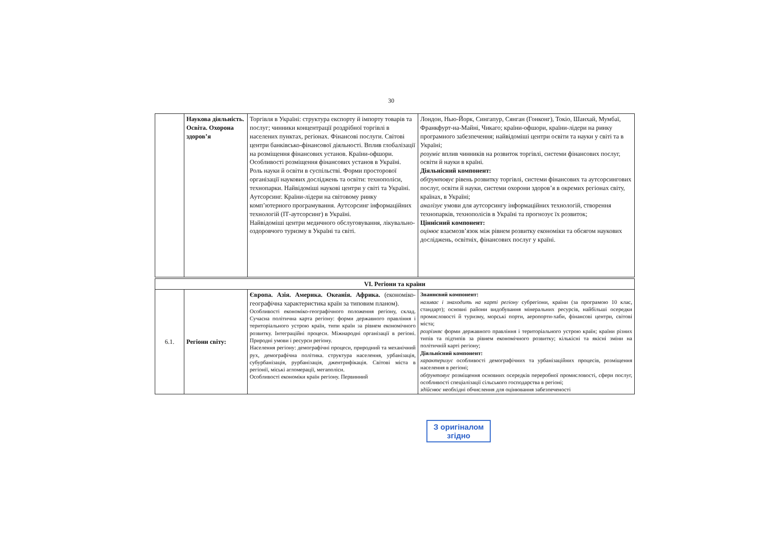30
| | Наукова діяльність. Освіта. Охорона здоров’я | Торгівля в Україні: структура експорту й імпорту товарів та послуг; чинники концентрації роздрібної торгівлі в населених пунктах, регіонах. Фінансові послуги. Світові центри банківсько-фінансової діяльності. Вплив глобалізації на розміщення фінансових установ. Країни-офшори. Особливості розміщення фінансових установ в Україні. Роль науки й освіти в суспільстві. Форми просторової організації наукових досліджень та освіти: технополіси, технопарки. Найвідоміші наукові центри у світі та Україні. Аутсорсинг. Країни-лідери на світовому ринку комп’ютерного програмування. Аутсорсинг інформаційних технологій (ІТ-аутсорсинг) в Україні. Найвідоміші центри медичного обслуговування, лікувально-оздоровчого туризму в Україні та світі. | Лондон, Нью-Йорк, Сингапур, Сянган (Гонконг), Токіо, Шанхай, Мумбаї, Франкфурт-на-Майні, Чикаго; країни-офшори, країни-лідери на ринку програмного забезпечення; найвідоміші центри освіти та науки у світі та в Україні; розуміє вплив чинників на розвиток торгівлі, системи фінансових послуг, освіти й науки в країні. Діяльнісний компонент: обґрунтовує рівень розвитку торгівлі, системи фінансових та аутсорсингових послуг, освіти й науки, системи охорони здоров’я в окремих регіонах світу, країнах, в Україні; аналізує умови для аутсорсингу інформаційних технологій, створення технопарків, технополісів в Україні та прогнозує їх розвиток; Ціннісний компонент: оцінює взаємозв’язок між рівнем розвитку економіки та обсягом наукових досліджень, освітніх, фінансових послуг у країні. |
| VI. Регіони та країни | | | |
| 6.1. | Регіони світу: | Європа. Азія. Америка. Океанія. Африка. (економіко-географічна характеристика країн за типовим планом). Особливості економіко-географічного положення регіону, склад. Сучасна політична карта регіону: форми державного правління і територіального устрою країн, типи країн за рівнем економічного розвитку. Інтеграційні процеси. Міжнародні організації в регіоні. Природні умови і ресурси регіону. Населення регіону: демографічні процеси, природний та механічний рух, демографічна політика. структура населення, урбанізація, субурбанізація, рурбанізація, джентрифікація. Світові міста в регіонії, міські агломерації, мегаполіси. Особливості економіки країн регіону. Первинний | Знаннєвий компонент: називає і знаходить на карті регіону субрегіони, країни (за програмою 10 клас, стандарт); основні райони видобування мінеральних ресурсів, найбільші осередки промисловості й туризму, морські порти, аеропорти-хаби, фінансові центри, світові міста; розрізняє форми державного правління і територіального устрою країн; країни різних типів та підтипів за рівнем економічного розвитку; кількісні та якісні зміни на політичній карті регіону; Діяльнісний компонент: характеризує особливості демографічних та урбанізаційних процесів, розміщення населення в регіоні; обґрунтовує розміщення основних осередків переробної промисловості, сфери послуг, особливості спеціалізації сільського господарства в регіоні; здійснює необхідні обчислення для оцінювання забезпеченості |
З оригіналом
згідно